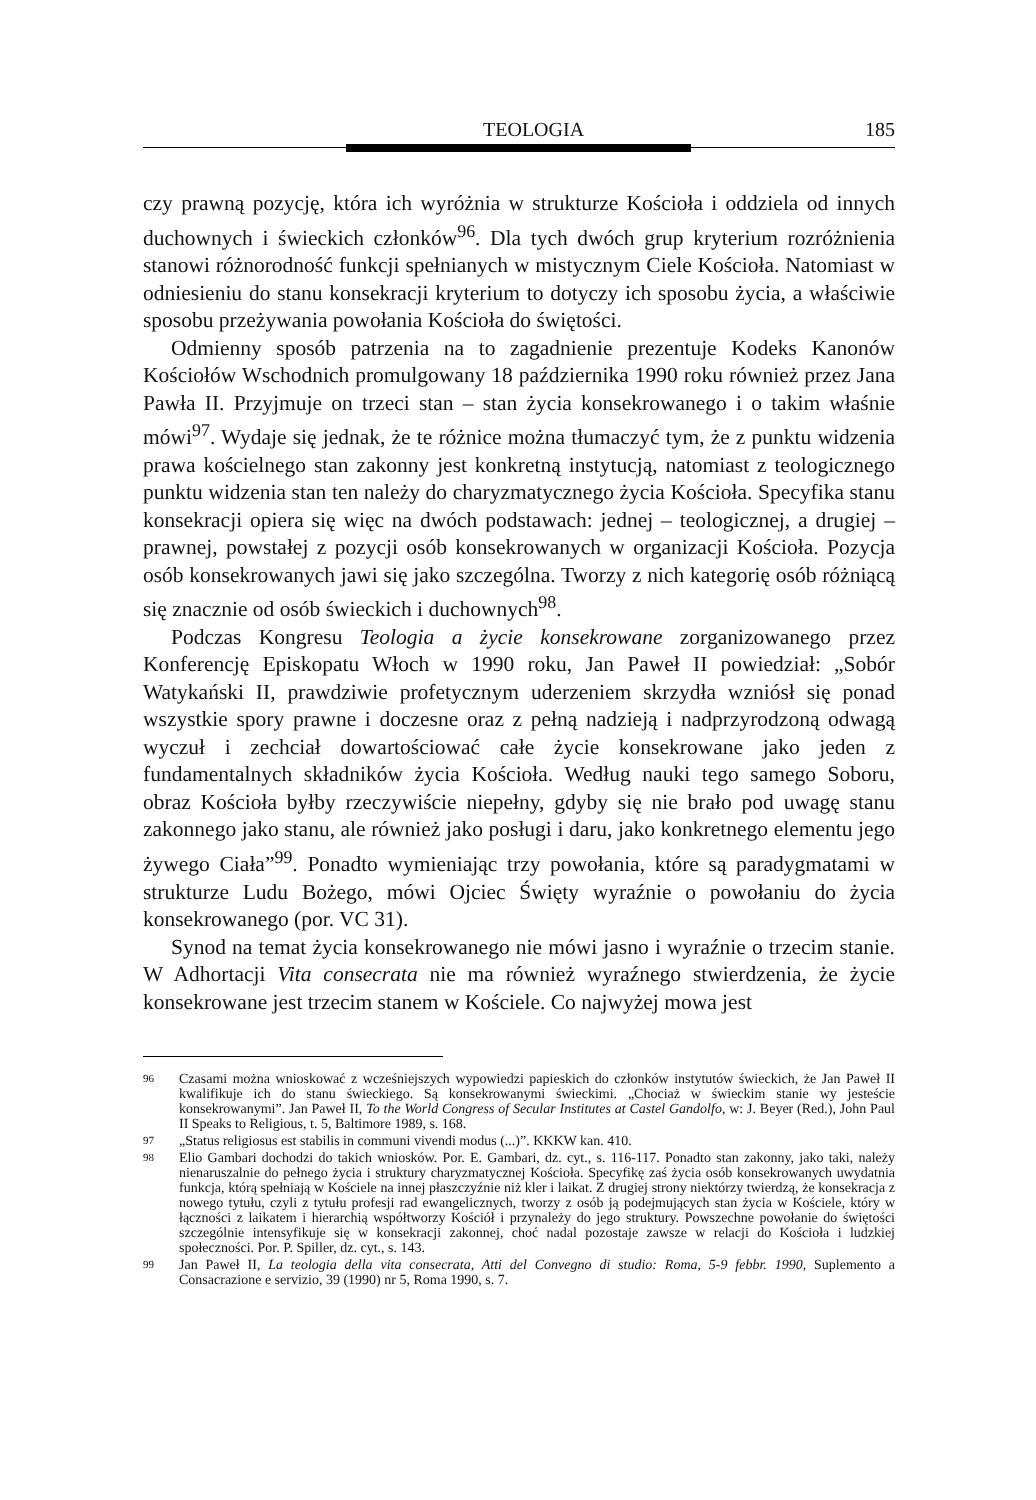TEOLOGIA 185
czy prawną pozycję, która ich wyróżnia w strukturze Kościoła i oddziela od innych duchownych i świeckich członków<sup>96</sup>. Dla tych dwóch grup kryterium rozróżnienia stanowi różnorodność funkcji spełnianych w mistycznym Ciele Kościoła. Natomiast w odniesieniu do stanu konsekracji kryterium to dotyczy ich sposobu życia, a właściwie sposobu przeżywania powołania Kościoła do świętości.
Odmienny sposób patrzenia na to zagadnienie prezentuje Kodeks Kanonów Kościołów Wschodnich promulgowany 18 października 1990 roku również przez Jana Pawła II. Przyjmuje on trzeci stan – stan życia konsekrowanego i o takim właśnie mówi<sup>97</sup>. Wydaje się jednak, że te różnice można tłumaczyć tym, że z punktu widzenia prawa kościelnego stan zakonny jest konkretną instytucją, natomiast z teologicznego punktu widzenia stan ten należy do charyzmatycznego życia Kościoła. Specyfika stanu konsekracji opiera się więc na dwóch podstawach: jednej – teologicznej, a drugiej – prawnej, powstałej z pozycji osób konsekrowanych w organizacji Kościoła. Pozycja osób konsekrowanych jawi się jako szczególna. Tworzy z nich kategorię osób różniącą się znacznie od osób świeckich i duchownych<sup>98</sup>.
Podczas Kongresu Teologia a życie konsekrowane zorganizowanego przez Konferencję Episkopatu Włoch w 1990 roku, Jan Paweł II powiedział: „Sobór Watykański II, prawdziwie profetycznym uderzeniem skrzydła wzniósł się ponad wszystkie spory prawne i doczesne oraz z pełną nadzieją i nadprzyrodzoną odwagą wyczuł i zechciał dowartościować całe życie konsekrowane jako jeden z fundamentalnych składników życia Kościoła. Według nauki tego samego Soboru, obraz Kościoła byłby rzeczywiście niepełny, gdyby się nie brało pod uwagę stanu zakonnego jako stanu, ale również jako posługi i daru, jako konkretnego elementu jego żywego Ciała”<sup>99</sup>. Ponadto wymieniając trzy powołania, które są paradygmatami w strukturze Ludu Bożego, mówi Ojciec Święty wyraźnie o powołaniu do życia konsekrowanego (por. VC 31).
Synod na temat życia konsekrowanego nie mówi jasno i wyraźnie o trzecim stanie. W Adhortacji Vita consecrata nie ma również wyraźnego stwierdzenia, że życie konsekrowane jest trzecim stanem w Kościele. Co najwyżej mowa jest
96 Czasami można wnioskować z wcześniejszych wypowiedzi papieskich do członków instytutów świeckich, że Jan Paweł II kwalifikuje ich do stanu świeckiego. Są konsekrowanymi świeckimi. „Chociaż w świeckim stanie wy jesteście konsekrowanymi”. Jan Paweł II, To the World Congress of Secular Institutes at Castel Gandolfo, w: J. Beyer (Red.), John Paul II Speaks to Religious, t. 5, Baltimore 1989, s. 168.
97 „Status religiosus est stabilis in communi vivendi modus (...)”. KKKW kan. 410.
98 Elio Gambari dochodzi do takich wniosków. Por. E. Gambari, dz. cyt., s. 116-117. Ponadto stan zakonny, jako taki, należy nienaruszalnie do pełnego życia i struktury charyzmatycznej Kościoła. Specyfikę zaś życia osób konsekrowanych uwydatnia funkcja, którą spełniają w Kościele na innej płaszczyźnie niż kler i laikat. Z drugiej strony niektórzy twierdzą, że konsekracja z nowego tytułu, czyli z tytułu profesji rad ewangelicznych, tworzy z osób ją podejmujących stan życia w Kościele, który w łączności z laikatem i hierarchią współtworzy Kościół i przynależy do jego struktury. Powszechne powołanie do świętości szczególnie intensyfikuje się w konsekracji zakonnej, choć nadal pozostaje zawsze w relacji do Kościoła i ludzkiej społeczności. Por. P. Spiller, dz. cyt., s. 143.
99 Jan Paweł II, La teologia della vita consecrata, Atti del Convegno di studio: Roma, 5-9 febbr. 1990, Suplemento a Consacrazione e servizio, 39 (1990) nr 5, Roma 1990, s. 7.